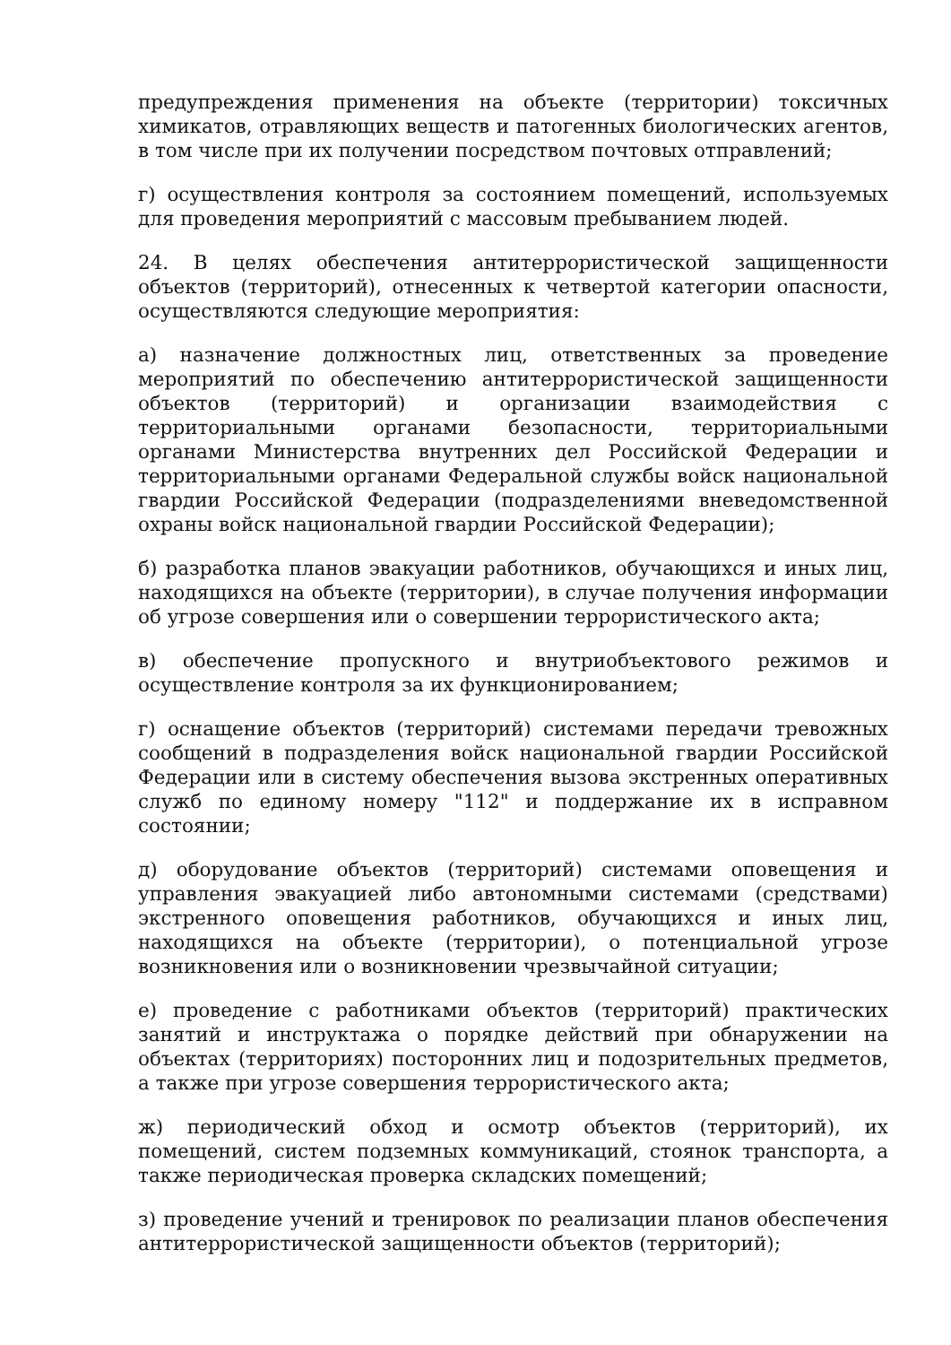предупреждения применения на объекте (территории) токсичных химикатов, отравляющих веществ и патогенных биологических агентов, в том числе при их получении посредством почтовых отправлений;
г) осуществления контроля за состоянием помещений, используемых для проведения мероприятий с массовым пребыванием людей.
24. В целях обеспечения антитеррористической защищенности объектов (территорий), отнесенных к четвертой категории опасности, осуществляются следующие мероприятия:
а) назначение должностных лиц, ответственных за проведение мероприятий по обеспечению антитеррористической защищенности объектов (территорий) и организации взаимодействия с территориальными органами безопасности, территориальными органами Министерства внутренних дел Российской Федерации и территориальными органами Федеральной службы войск национальной гвардии Российской Федерации (подразделениями вневедомственной охраны войск национальной гвардии Российской Федерации);
б) разработка планов эвакуации работников, обучающихся и иных лиц, находящихся на объекте (территории), в случае получения информации об угрозе совершения или о совершении террористического акта;
в) обеспечение пропускного и внутриобъектового режимов и осуществление контроля за их функционированием;
г) оснащение объектов (территорий) системами передачи тревожных сообщений в подразделения войск национальной гвардии Российской Федерации или в систему обеспечения вызова экстренных оперативных служб по единому номеру "112" и поддержание их в исправном состоянии;
д) оборудование объектов (территорий) системами оповещения и управления эвакуацией либо автономными системами (средствами) экстренного оповещения работников, обучающихся и иных лиц, находящихся на объекте (территории), о потенциальной угрозе возникновения или о возникновении чрезвычайной ситуации;
е) проведение с работниками объектов (территорий) практических занятий и инструктажа о порядке действий при обнаружении на объектах (территориях) посторонних лиц и подозрительных предметов, а также при угрозе совершения террористического акта;
ж) периодический обход и осмотр объектов (территорий), их помещений, систем подземных коммуникаций, стоянок транспорта, а также периодическая проверка складских помещений;
з) проведение учений и тренировок по реализации планов обеспечения антитеррористической защищенности объектов (территорий);